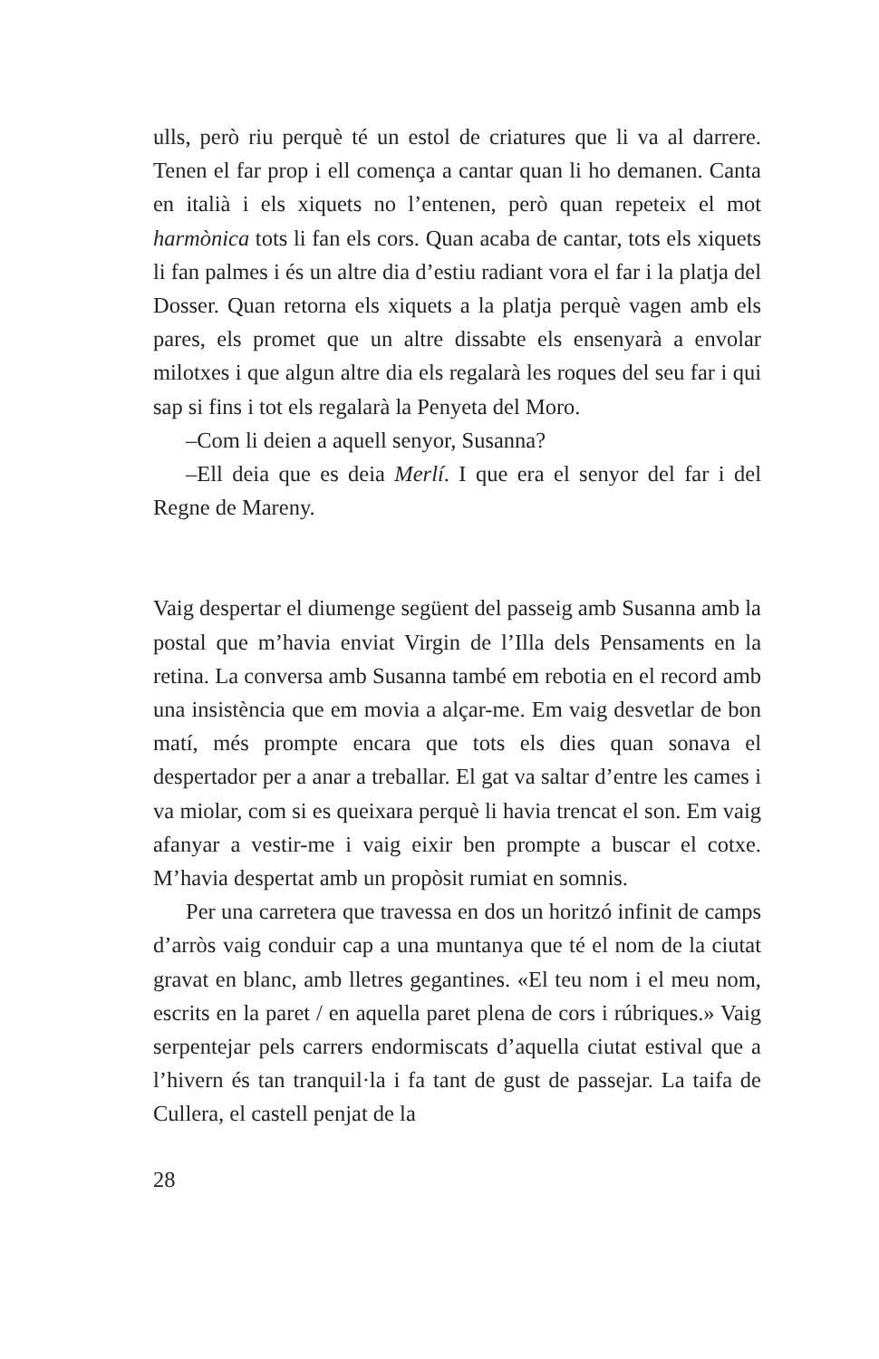ulls, però riu perquè té un estol de criatures que li va al darrere. Tenen el far prop i ell comença a cantar quan li ho demanen. Canta en italià i els xiquets no l’entenen, però quan repeteix el mot harmònica tots li fan els cors. Quan acaba de cantar, tots els xiquets li fan palmes i és un altre dia d’estiu radiant vora el far i la platja del Dosser. Quan retorna els xiquets a la platja perquè vagen amb els pares, els promet que un altre dissabte els ensenyarà a envolar milotxes i que algun altre dia els regalarà les roques del seu far i qui sap si fins i tot els regalarà la Penyeta del Moro.
–Com li deien a aquell senyor, Susanna?
–Ell deia que es deia Merlí. I que era el senyor del far i del Regne de Mareny.
Vaig despertar el diumenge següent del passeig amb Susanna amb la postal que m’havia enviat Virgin de l’Illa dels Pensaments en la retina. La conversa amb Susanna també em rebotia en el record amb una insistència que em movia a alçar-me. Em vaig desvetlar de bon matí, més prompte encara que tots els dies quan sonava el despertador per a anar a treballar. El gat va saltar d’entre les cames i va miolar, com si es queixara perquè li havia trencat el son. Em vaig afanyar a vestir-me i vaig eixir ben prompte a buscar el cotxe. M’havia despertat amb un propòsit rumiat en somnis.
Per una carretera que travessa en dos un horitzó infinit de camps d’arròs vaig conduir cap a una muntanya que té el nom de la ciutat gravat en blanc, amb lletres gegantines. «El teu nom i el meu nom, escrits en la paret / en aquella paret plena de cors i rúbriques.» Vaig serpentejar pels carrers endormiscats d’aquella ciutat estival que a l’hivern és tan tranquil·la i fa tant de gust de passejar. La taifa de Cullera, el castell penjat de la
28